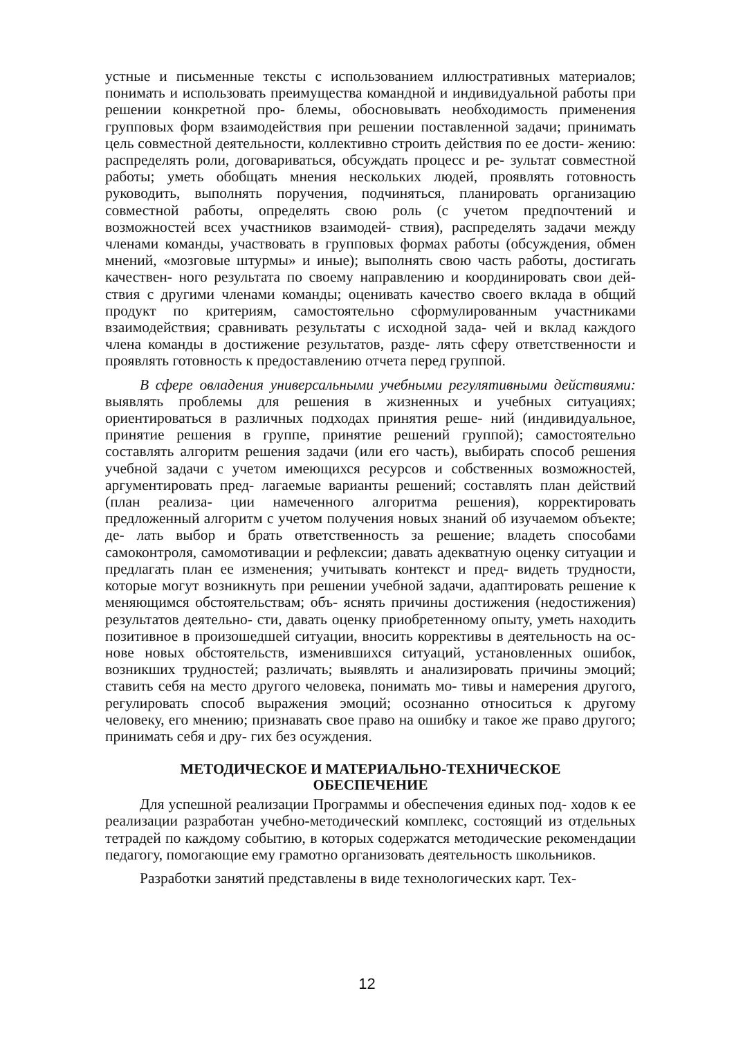устные и письменные тексты с использованием иллюстративных материалов; понимать и использовать преимущества командной и индивидуальной работы при решении конкретной про- блемы, обосновывать необходимость применения групповых форм взаимодействия при решении поставленной задачи; принимать цель совместной деятельности, коллективно строить действия по ее дости- жению: распределять роли, договариваться, обсуждать процесс и ре- зультат совместной работы; уметь обобщать мнения нескольких людей, проявлять готовность руководить, выполнять поручения, подчиняться, планировать организацию совместной работы, определять свою роль (с учетом предпочтений и возможностей всех участников взаимодей- ствия), распределять задачи между членами команды, участвовать в групповых формах работы (обсуждения, обмен мнений, «мозговые штурмы» и иные); выполнять свою часть работы, достигать качествен- ного результата по своему направлению и координировать свои дей- ствия с другими членами команды; оценивать качество своего вклада в общий продукт по критериям, самостоятельно сформулированным участниками взаимодействия; сравнивать результаты с исходной зада- чей и вклад каждого члена команды в достижение результатов, разде- лять сферу ответственности и проявлять готовность к предоставлению отчета перед группой.
В сфере овладения универсальными учебными регулятивными действиями: выявлять проблемы для решения в жизненных и учебных ситуациях; ориентироваться в различных подходах принятия реше- ний (индивидуальное, принятие решения в группе, принятие решений группой); самостоятельно составлять алгоритм решения задачи (или его часть), выбирать способ решения учебной задачи с учетом имеющихся ресурсов и собственных возможностей, аргументировать пред- лагаемые варианты решений; составлять план действий (план реализа- ции намеченного алгоритма решения), корректировать предложенный алгоритм с учетом получения новых знаний об изучаемом объекте; де- лать выбор и брать ответственность за решение; владеть способами самоконтроля, самомотивации и рефлексии; давать адекватную оценку ситуации и предлагать план ее изменения; учитывать контекст и пред- видеть трудности, которые могут возникнуть при решении учебной задачи, адаптировать решение к меняющимся обстоятельствам; объ- яснять причины достижения (недостижения) результатов деятельно- сти, давать оценку приобретенному опыту, уметь находить позитивное в произошедшей ситуации, вносить коррективы в деятельность на ос- нове новых обстоятельств, изменившихся ситуаций, установленных ошибок, возникших трудностей; различать; выявлять и анализировать причины эмоций; ставить себя на место другого человека, понимать мо- тивы и намерения другого, регулировать способ выражения эмоций; осознанно относиться к другому человеку, его мнению; признавать свое право на ошибку и такое же право другого; принимать себя и дру- гих без осуждения.
МЕТОДИЧЕСКОЕ И МАТЕРИАЛЬНО-ТЕХНИЧЕСКОЕ
ОБЕСПЕЧЕНИЕ
Для успешной реализации Программы и обеспечения единых под- ходов к ее реализации разработан учебно-методический комплекс, состоящий из отдельных тетрадей по каждому событию, в которых содержатся методические рекомендации педагогу, помогающие ему грамотно организовать деятельность школьников.
Разработки занятий представлены в виде технологических карт. Тех-
12